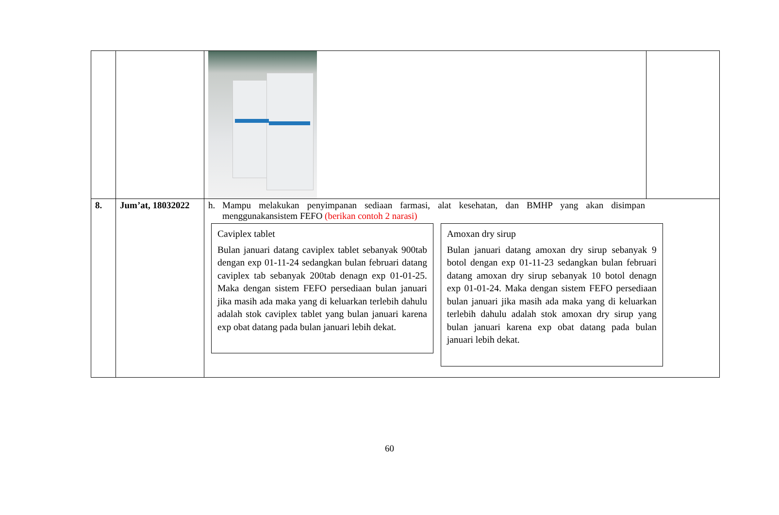| 8. | Jum’at, 18032022 | h. Mampu melakukan penyimpanan sediaan farmasi, alat kesehatan, dan BMHP yang akan disimpan menggunakansistem FEFO (berikan contoh 2 narasi) Caviplex tablet Bulan januari datang caviplex tablet sebanyak 900tab dengan exp 01-11-24 sedangkan bulan februari datang caviplex tab sebanyak 200tab denagn exp 01-01-25. Maka dengan sistem FEFO persediaan bulan januari jika masih ada maka yang di keluarkan terlebih dahulu adalah stok caviplex tablet yang bulan januari karena exp obat datang pada bulan januari lebih dekat. Amoxan dry sirup Bulan januari datang amoxan dry sirup sebanyak 9 botol dengan exp 01-11-23 sedangkan bulan februari datang amoxan dry sirup sebanyak 10 botol denagn exp 01-01-24. Maka dengan sistem FEFO persediaan bulan januari jika masih ada maka yang di keluarkan terlebih dahulu adalah stok amoxan dry sirup yang bulan januari karena exp obat datang pada bulan januari lebih dekat. | |
60